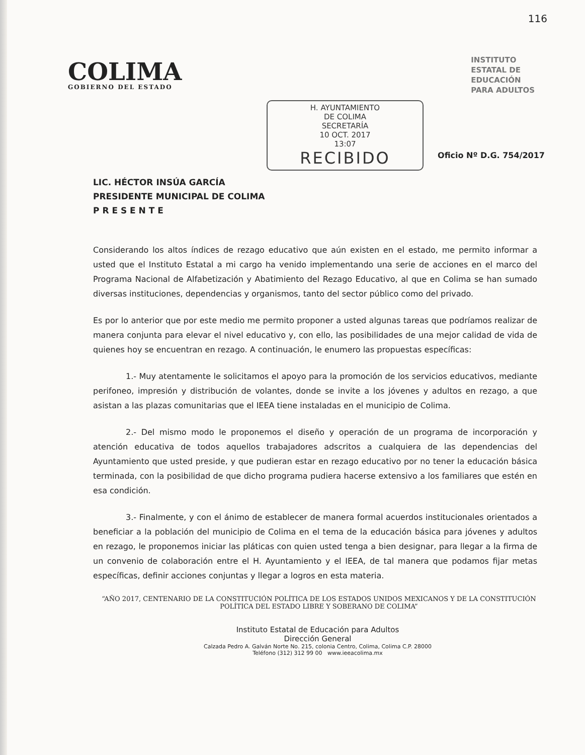116
COLIMA
GOBIERNO DEL ESTADO
INSTITUTO
ESTATAL DE
EDUCACIÓN
PARA ADULTOS
H. AYUNTAMIENTO
DE COLIMA
SECRETARÍA
10 OCT. 2017
13:07
RECIBIDO
Oficio Nº D.G. 754/2017
LIC. HÉCTOR INSÚA GARCÍA
PRESIDENTE MUNICIPAL DE COLIMA
P R E S E N T E
Considerando los altos índices de rezago educativo que aún existen en el estado, me permito informar a usted que el Instituto Estatal a mi cargo ha venido implementando una serie de acciones en el marco del Programa Nacional de Alfabetización y Abatimiento del Rezago Educativo, al que en Colima se han sumado diversas instituciones, dependencias y organismos, tanto del sector público como del privado.
Es por lo anterior que por este medio me permito proponer a usted algunas tareas que podríamos realizar de manera conjunta para elevar el nivel educativo y, con ello, las posibilidades de una mejor calidad de vida de quienes hoy se encuentran en rezago. A continuación, le enumero las propuestas específicas:
1.- Muy atentamente le solicitamos el apoyo para la promoción de los servicios educativos, mediante perifoneo, impresión y distribución de volantes, donde se invite a los jóvenes y adultos en rezago, a que asistan a las plazas comunitarias que el IEEA tiene instaladas en el municipio de Colima.
2.- Del mismo modo le proponemos el diseño y operación de un programa de incorporación y atención educativa de todos aquellos trabajadores adscritos a cualquiera de las dependencias del Ayuntamiento que usted preside, y que pudieran estar en rezago educativo por no tener la educación básica terminada, con la posibilidad de que dicho programa pudiera hacerse extensivo a los familiares que estén en esa condición.
3.- Finalmente, y con el ánimo de establecer de manera formal acuerdos institucionales orientados a beneficiar a la población del municipio de Colima en el tema de la educación básica para jóvenes y adultos en rezago, le proponemos iniciar las pláticas con quien usted tenga a bien designar, para llegar a la firma de un convenio de colaboración entre el H. Ayuntamiento y el IEEA, de tal manera que podamos fijar metas específicas, definir acciones conjuntas y llegar a logros en esta materia.
“AÑO 2017, CENTENARIO DE LA CONSTITUCIÓN POLÍTICA DE LOS ESTADOS UNIDOS MEXICANOS Y DE LA CONSTITUCIÓN POLÍTICA DEL ESTADO LIBRE Y SOBERANO DE COLIMA”
Instituto Estatal de Educación para Adultos
Dirección General
Calzada Pedro A. Galván Norte No. 215, colonia Centro, Colima, Colima C.P. 28000
Teléfono (312) 312 99 00 www.ieeacolima.mx